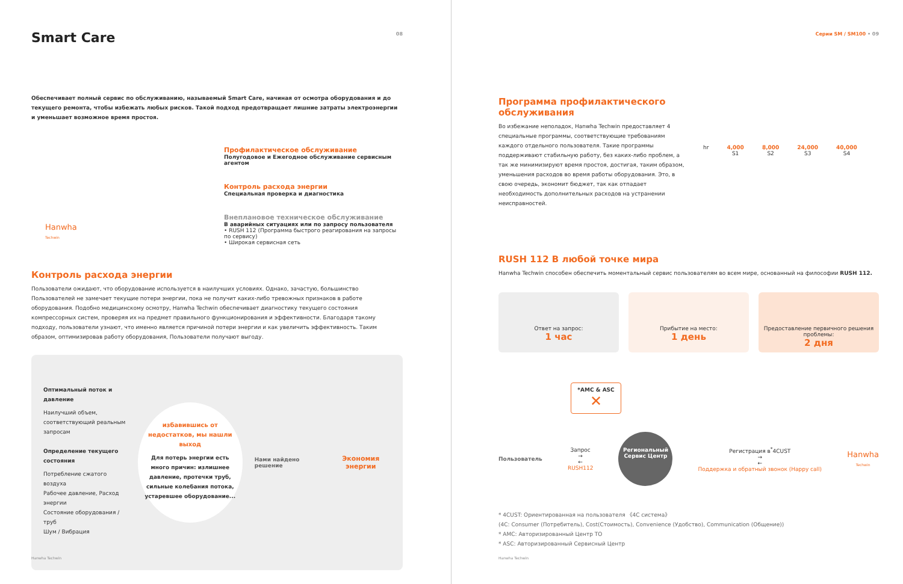08
Smart Care
Обеспечивает полный сервис по обслуживанию, называемый Smart Care, начиная от осмотра оборудования и до текущего ремонта, чтобы избежать любых рисков. Такой подход предотвращает лишние затраты электроэнергии и уменьшает возможное время простоя.
Hanwha
Techwin
Профилактическое обслуживание
Полугодовое и Ежегодное обслуживание сервисным агентом
Контроль расхода энергии
Специальная проверка и диагностика
Внеплановое техническое обслуживание
В аварийных ситуациях или по запросу пользователя
• RUSH 112 (Программа быстрого реагирования на запросы по сервису)
• Широкая сервисная сеть
Контроль расхода энергии
Пользователи ожидают, что оборудование используется в наилучших условиях. Однако, зачастую, большинство Пользователей не замечает текущие потери энергии, пока не получит каких-либо тревожных признаков в работе оборудования. Подобно медицинскому осмотру, Hanwha Techwin обеспечивает диагностику текущего состояния компрессорных систем, проверяя их на предмет правильного функционирования и эффективности. Благодаря такому подходу, пользователи узнают, что именно является причиной потери энергии и как увеличить эффективность. Таким образом, оптимизировав работу оборудования, Пользователи получают выгоду.
Оптимальный поток и давление
Наилучший объем, соответствующий реальным запросам
Определение текущего состояния
Потребление сжатого воздуха
Рабочее давление, Расход энергии
Состояние оборудования / труб
Шум / Вибрация
избавившись от недостатков, мы нашли выход
Для потерь энергии есть много причин: излишнее давление, протечки труб, сильные колебания потока, устаревшее оборудование...
Нами найдено решение
Экономия энергии
Hanwha Techwin
Серии SM / SM100 • 09
Программа профилактического обслуживания
Во избежание неполадок, Hanwha Techwin предоставляет 4 специальные программы, соответствующие требованиям каждого отдельного пользователя. Такие программы поддерживают стабильную работу, без каких-либо проблем, а так же минимизируют время простоя, достигая, таким образом, уменьшения расходов во время работы оборудования. Это, в свою очередь, экономит бюджет, так как отпадает необходимость дополнительных расходов на устранении неисправностей.
hr 4,000
S1 8,000
S2 24,000
S3 40,000
S4
RUSH 112 В любой точке мира
Hanwha Techwin способен обеспечить моментальный сервис пользователям во всем мире, основанный на философии RUSH 112.
Ответ на запрос:
1 час
Прибытие на место:
1 день
Предоставление первичного решения проблемы:
2 дня
*AMC & ASC
✕
Пользователь
Запрос
→
←
RUSH112
Региональный Сервис Центр
Регистрация в<sup>*</sup>4CUST
→
←
Поддержка и обратный звонок (Happy call)
Hanwha
Techwin
* 4CUST: Ориентированная на пользователя 《4C система》
(4C: Consumer (Потребитель), Cost(Стоимость), Convenience (Удобство), Communication (Общение))
* AMC: Авторизированный Центр ТО
* ASC: Авторизированный Сервисный Центр
Hanwha Techwin